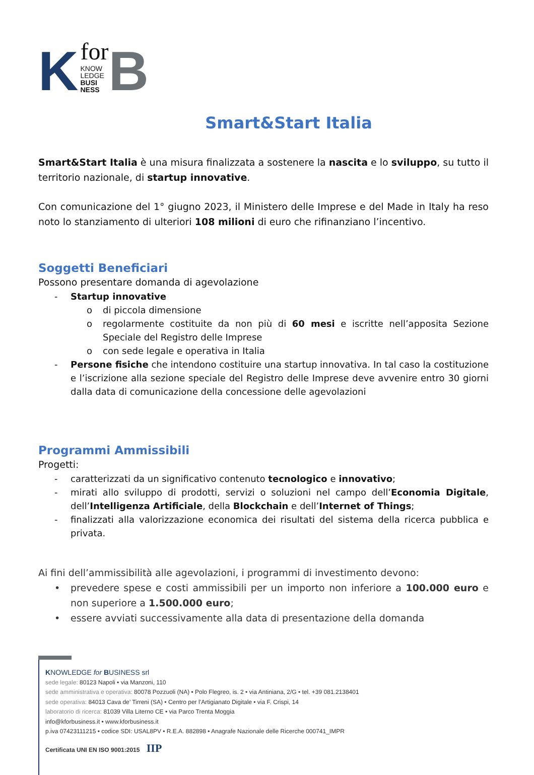K
for
KNOW
LEDGE
BUSI
NESS
B
Smart&Start Italia
Smart&Start Italia è una misura finalizzata a sostenere la nascita e lo sviluppo, su tutto il territorio nazionale, di startup innovative.
Con comunicazione del 1° giugno 2023, il Ministero delle Imprese e del Made in Italy ha reso noto lo stanziamento di ulteriori 108 milioni di euro che rifinanziano l’incentivo.
Soggetti Beneficiari
Possono presentare domanda di agevolazione
- Startup innovative
o di piccola dimensione
o regolarmente costituite da non più di 60 mesi e iscritte nell’apposita Sezione Speciale del Registro delle Imprese
o con sede legale e operativa in Italia
- Persone fisiche che intendono costituire una startup innovativa. In tal caso la costituzione e l’iscrizione alla sezione speciale del Registro delle Imprese deve avvenire entro 30 giorni dalla data di comunicazione della concessione delle agevolazioni
Programmi Ammissibili
Progetti:
- caratterizzati da un significativo contenuto tecnologico e innovativo;
- mirati allo sviluppo di prodotti, servizi o soluzioni nel campo dell’Economia Digitale, dell’Intelligenza Artificiale, della Blockchain e dell’Internet of Things;
- finalizzati alla valorizzazione economica dei risultati del sistema della ricerca pubblica e privata.
Ai fini dell’ammissibilità alle agevolazioni, i programmi di investimento devono:
• prevedere spese e costi ammissibili per un importo non inferiore a 100.000 euro e non superiore a 1.500.000 euro;
• essere avviati successivamente alla data di presentazione della domanda
KNOWLEDGE for BUSINESS srl
sede legale: 80123 Napoli • via Manzoni, 110
sede amministrativa e operativa: 80078 Pozzuoli (NA) • Polo Flegreo, is. 2 • via Antiniana, 2/G • tel. +39 081.2138401
sede operativa: 84013 Cava de’ Tirreni (SA) • Centro per l’Artigianato Digitale • via F. Crispi, 14
laboratorio di ricerca: 81039 Villa Literno CE • via Parco Trenta Moggia
info@kforbusiness.it • www.kforbusiness.it
p.iva 07423111215 • codice SDI: USAL8PV • R.E.A. 882898 • Anagrafe Nazionale delle Ricerche 000741_IMPR
Certificata UNI EN ISO 9001:2015 IIP